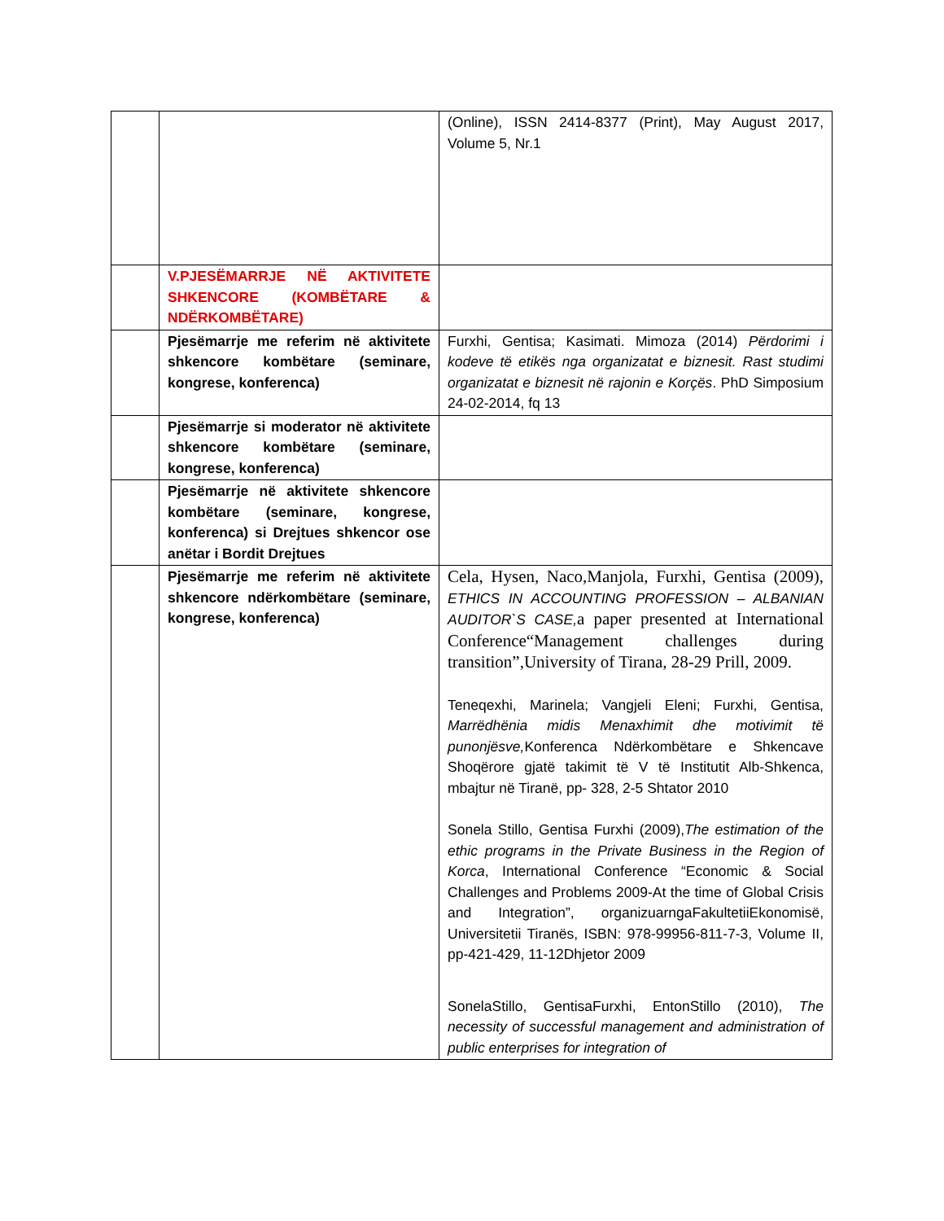| | | (Online), ISSN 2414-8377 (Print), May August 2017, Volume 5, Nr.1 |
| | V.PJESËMARRJE NË AKTIVITETE SHKENCORE (KOMBËTARE & NDËRKOMBËTARE) | |
| | Pjesëmarrje me referim në aktivitete shkencore kombëtare (seminare, kongrese, konferenca) | Furxhi, Gentisa; Kasimati. Mimoza (2014) Përdorimi i kodeve të etikës nga organizatat e biznesit. Rast studimi organizatat e biznesit në rajonin e Korçës . PhD Simposium 24-02-2014, fq 13 |
| | Pjesëmarrje si moderator në aktivitete shkencore kombëtare (seminare, kongrese, konferenca) | |
| | Pjesëmarrje në aktivitete shkencore kombëtare (seminare, kongrese, konferenca) si Drejtues shkencor ose anëtar i Bordit Drejtues | |
| | Pjesëmarrje me referim në aktivitete shkencore ndërkombëtare (seminare, kongrese, konferenca) | Cela, Hysen, Naco,Manjola, Furxhi, Gentisa (2009), ETHICS IN ACCOUNTING PROFESSION – ALBANIAN AUDITOR`S CASE, a paper presented at International Conference“Management challenges during transition”,University of Tirana, 28-29 Prill, 2009. Teneqexhi, Marinela; Vangjeli Eleni; Furxhi, Gentisa, Marrëdhënia midis Menaxhimit dhe motivimit të punonjësve, Konferenca Ndërkombëtare e Shkencave Shoqërore gjatë takimit të V të Institutit Alb-Shkenca, mbajtur në Tiranë, pp- 328, 2-5 Shtator 2010 Sonela Stillo, Gentisa Furxhi (2009), The estimation of the ethic programs in the Private Business in the Region of Korca , International Conference “Economic & Social Challenges and Problems 2009-At the time of Global Crisis and Integration”, organizuarngaFakultetiiEkonomisë, Universitetii Tiranës, ISBN: 978-99956-811-7-3, Volume II, pp-421-429, 11-12Dhjetor 2009 SonelaStillo, GentisaFurxhi, EntonStillo (2010), The necessity of successful management and administration of public enterprises for integration of |